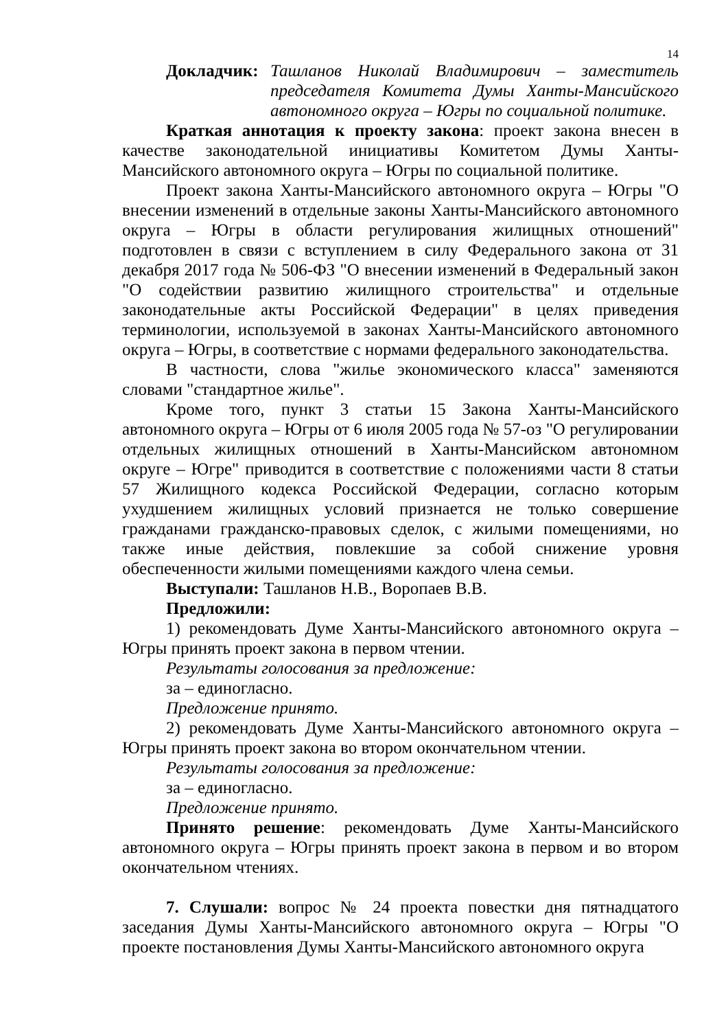14
Докладчик: Ташланов Николай Владимирович – заместитель председателя Комитета Думы Ханты-Мансийского автономного округа – Югры по социальной политике.
Краткая аннотация к проекту закона: проект закона внесен в качестве законодательной инициативы Комитетом Думы Ханты-Мансийского автономного округа – Югры по социальной политике.
Проект закона Ханты-Мансийского автономного округа – Югры "О внесении изменений в отдельные законы Ханты-Мансийского автономного округа – Югры в области регулирования жилищных отношений" подготовлен в связи с вступлением в силу Федерального закона от 31 декабря 2017 года № 506-ФЗ "О внесении изменений в Федеральный закон "О содействии развитию жилищного строительства" и отдельные законодательные акты Российской Федерации" в целях приведения терминологии, используемой в законах Ханты-Мансийского автономного округа – Югры, в соответствие с нормами федерального законодательства.
В частности, слова "жилье экономического класса" заменяются словами "стандартное жилье".
Кроме того, пункт 3 статьи 15 Закона Ханты-Мансийского автономного округа – Югры от 6 июля 2005 года № 57-оз "О регулировании отдельных жилищных отношений в Ханты-Мансийском автономном округе – Югре" приводится в соответствие с положениями части 8 статьи 57 Жилищного кодекса Российской Федерации, согласно которым ухудшением жилищных условий признается не только совершение гражданами гражданско-правовых сделок, с жилыми помещениями, но также иные действия, повлекшие за собой снижение уровня обеспеченности жилыми помещениями каждого члена семьи.
Выступали: Ташланов Н.В., Воропаев В.В.
Предложили:
1) рекомендовать Думе Ханты-Мансийского автономного округа – Югры принять проект закона в первом чтении.
Результаты голосования за предложение:
за – единогласно.
Предложение принято.
2) рекомендовать Думе Ханты-Мансийского автономного округа – Югры принять проект закона во втором окончательном чтении.
Результаты голосования за предложение:
за – единогласно.
Предложение принято.
Принято решение: рекомендовать Думе Ханты-Мансийского автономного округа – Югры принять проект закона в первом и во втором окончательном чтениях.
7. Слушали: вопрос № 24 проекта повестки дня пятнадцатого заседания Думы Ханты-Мансийского автономного округа – Югры "О проекте постановления Думы Ханты-Мансийского автономного округа